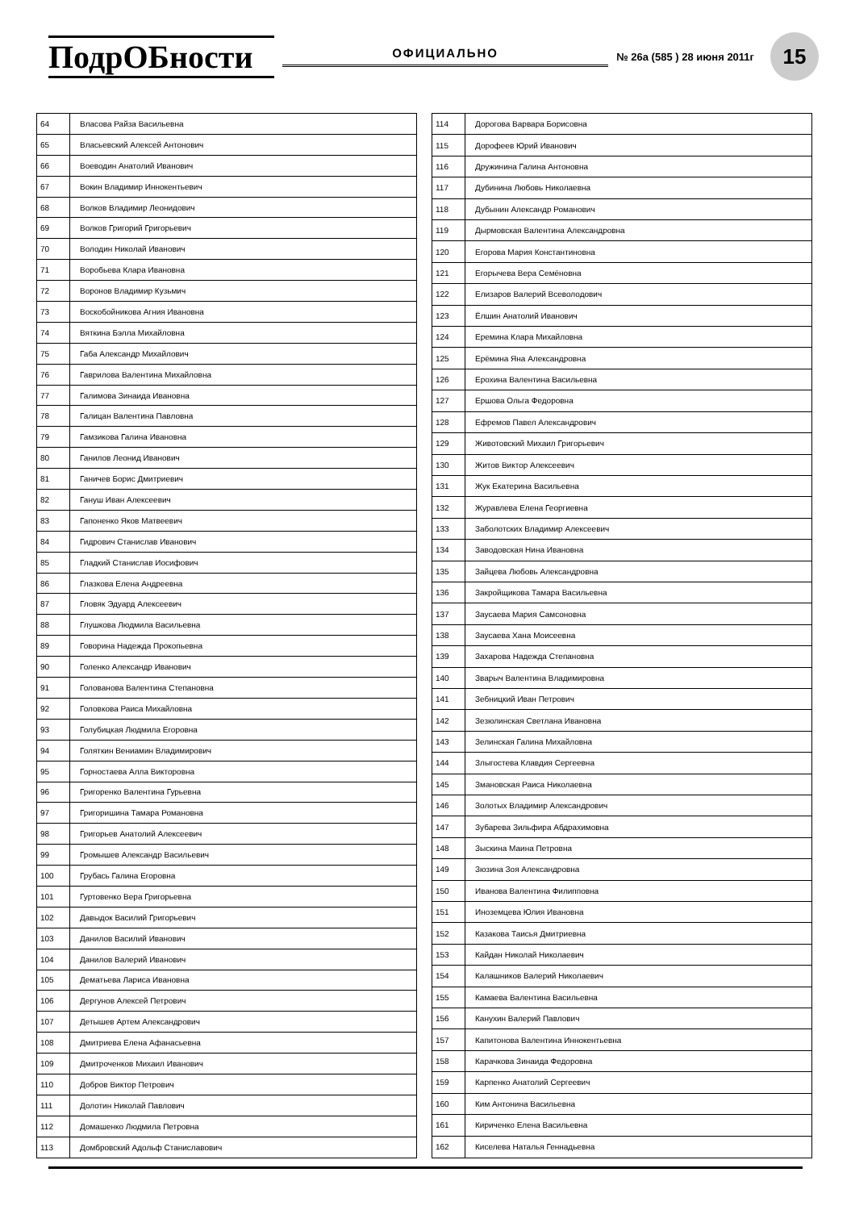ПодрОБности
ОФИЦИАЛЬНО
№ 26а (585 ) 28 июня 2011г
15
| 64 | Власова Райза Васильевна |
| 65 | Власьевский Алексей Антонович |
| 66 | Воеводин Анатолий Иванович |
| 67 | Вокин Владимир Иннокентьевич |
| 68 | Волков Владимир Леонидович |
| 69 | Волков Григорий Григорьевич |
| 70 | Володин Николай Иванович |
| 71 | Воробьева Клара Ивановна |
| 72 | Воронов Владимир Кузьмич |
| 73 | Воскобойникова Агния Ивановна |
| 74 | Вяткина Бэлла Михайловна |
| 75 | Габа Александр Михайлович |
| 76 | Гаврилова Валентина Михайловна |
| 77 | Галимова Зинаида Ивановна |
| 78 | Галицан Валентина Павловна |
| 79 | Гамзикова Галина Ивановна |
| 80 | Ганилов Леонид Иванович |
| 81 | Ганичев Борис Дмитриевич |
| 82 | Гануш Иван Алексеевич |
| 83 | Гапоненко Яков Матвеевич |
| 84 | Гидрович Станислав Иванович |
| 85 | Гладкий Станислав Иосифович |
| 86 | Глазкова Елена Андреевна |
| 87 | Гловяк Эдуард Алексеевич |
| 88 | Глушкова Людмила Васильевна |
| 89 | Говорина Надежда Прокопьевна |
| 90 | Голенко Александр Иванович |
| 91 | Голованова Валентина Степановна |
| 92 | Головкова Раиса Михайловна |
| 93 | Голубицкая Людмила Егоровна |
| 94 | Голяткин Вениамин Владимирович |
| 95 | Горностаева Алла Викторовна |
| 96 | Григоренко Валентина Гурьевна |
| 97 | Григоришина Тамара Романовна |
| 98 | Григорьев Анатолий Алексеевич |
| 99 | Громышев Александр Васильевич |
| 100 | Грубась Галина Егоровна |
| 101 | Гуртовенко Вера Григорьевна |
| 102 | Давыдок Василий Григорьевич |
| 103 | Данилов Василий Иванович |
| 104 | Данилов Валерий Иванович |
| 105 | Дематьева Лариса Ивановна |
| 106 | Дергунов Алексей Петрович |
| 107 | Детышев Артем Александрович |
| 108 | Дмитриева Елена Афанасьевна |
| 109 | Дмитроченков Михаил Иванович |
| 110 | Добров Виктор Петрович |
| 111 | Долотин Николай Павлович |
| 112 | Домашенко Людмила Петровна |
| 113 | Домбровский Адольф Станиславович |
| 114 | Дорогова Варвара Борисовна |
| 115 | Дорофеев Юрий Иванович |
| 116 | Дружинина Галина Антоновна |
| 117 | Дубинина Любовь Николаевна |
| 118 | Дубынин Александр Романович |
| 119 | Дырмовская Валентина Александровна |
| 120 | Егорова Мария Константиновна |
| 121 | Егорычева Вера Семёновна |
| 122 | Елизаров Валерий Всеволодович |
| 123 | Ёлшин Анатолий Иванович |
| 124 | Еремина Клара Михайловна |
| 125 | Ерёмина Яна Александровна |
| 126 | Ерохина Валентина Васильевна |
| 127 | Ершова Ольга Федоровна |
| 128 | Ефремов Павел Александрович |
| 129 | Животовский Михаил Григорьевич |
| 130 | Житов Виктор Алексеевич |
| 131 | Жук Екатерина Васильевна |
| 132 | Журавлева Елена Георгиевна |
| 133 | Заболотских Владимир Алексеевич |
| 134 | Заводовская Нина Ивановна |
| 135 | Зайцева Любовь Александровна |
| 136 | Закройщикова Тамара Васильевна |
| 137 | Заусаева Мария Самсоновна |
| 138 | Заусаева Хана Моисеевна |
| 139 | Захарова Надежда Степановна |
| 140 | Зварыч Валентина Владимировна |
| 141 | Зебницкий Иван Петрович |
| 142 | Зезюлинская Светлана Ивановна |
| 143 | Зелинская Галина Михайловна |
| 144 | Злыгостева Клавдия Сергеевна |
| 145 | Змановская Раиса Николаевна |
| 146 | Золотых Владимир Александрович |
| 147 | Зубарева Зильфира Абдрахимовна |
| 148 | Зыскина Маина Петровна |
| 149 | Зюзина Зоя Александровна |
| 150 | Иванова Валентина Филипповна |
| 151 | Иноземцева Юлия Ивановна |
| 152 | Казакова Таисья Дмитриевна |
| 153 | Кайдан Николай Николаевич |
| 154 | Калашников Валерий Николаевич |
| 155 | Камаева Валентина Васильевна |
| 156 | Канухин Валерий Павлович |
| 157 | Капитонова Валентина Иннокентьевна |
| 158 | Карачкова Зинаида Федоровна |
| 159 | Карпенко Анатолий Сергеевич |
| 160 | Ким Антонина Васильевна |
| 161 | Кириченко Елена Васильевна |
| 162 | Киселева Наталья Геннадьевна |